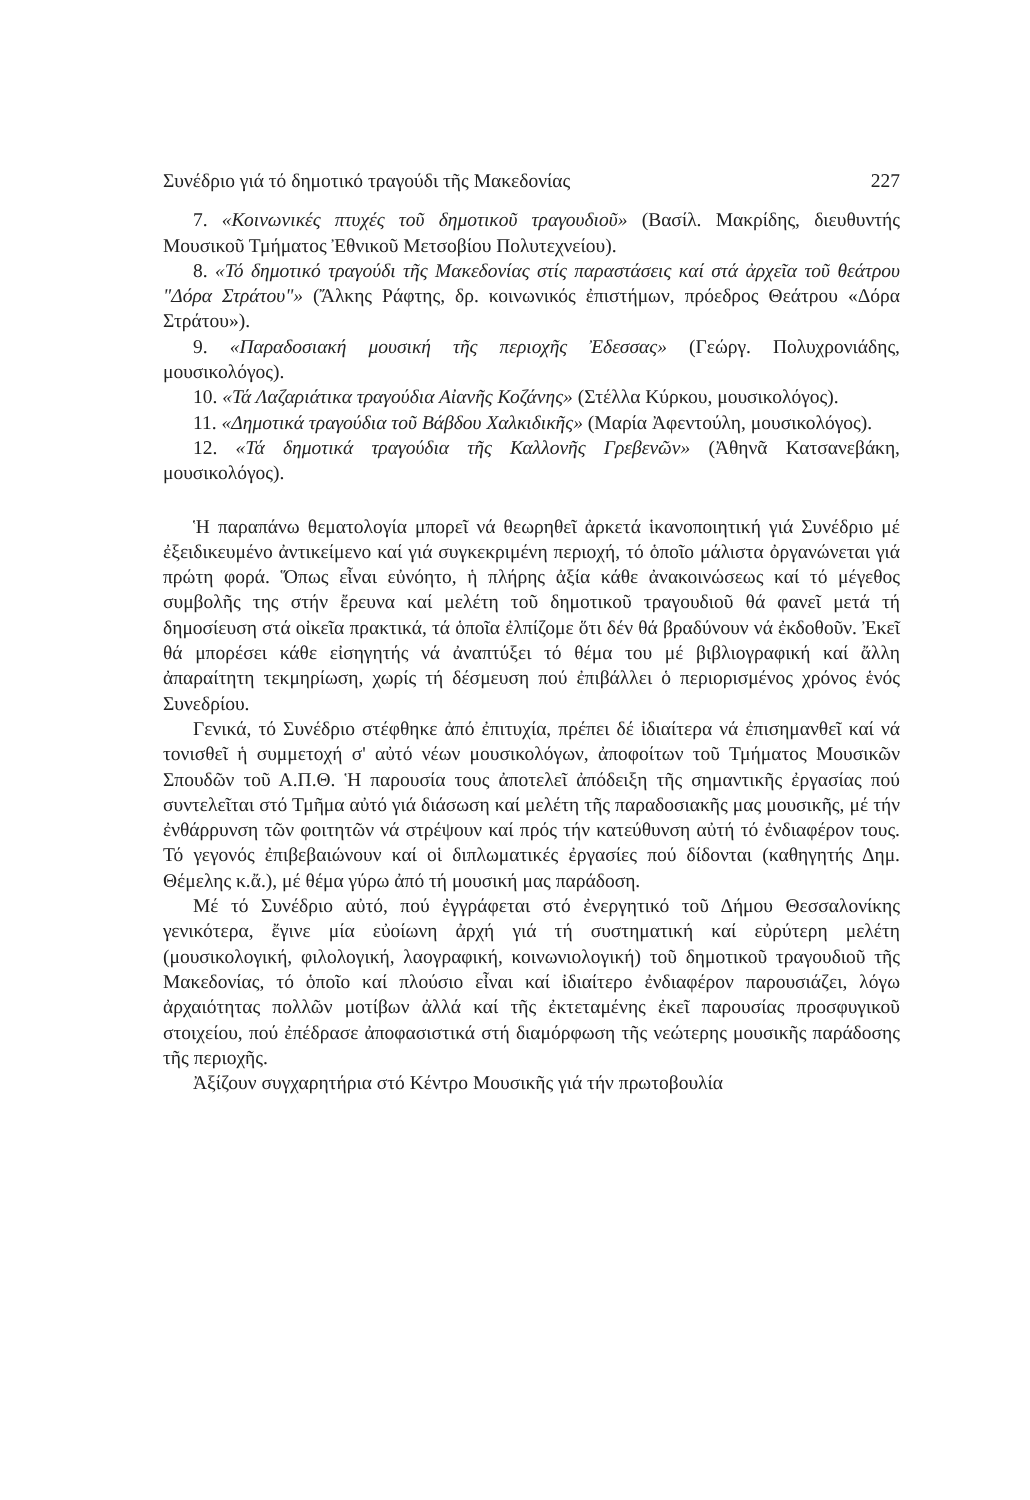Συνέδριο γιά τό δημοτικό τραγούδι τῆς Μακεδονίας 227
7. «Κοινωνικές πτυχές τοῦ δημοτικοῦ τραγουδιοῦ» (Βασίλ. Μακρίδης, διευθυντής Μουσικοῦ Τμήματος Ἐθνικοῦ Μετσοβίου Πολυτεχνείου).
8. «Τό δημοτικό τραγούδι τῆς Μακεδονίας στίς παραστάσεις καί στά ἀρχεῖα τοῦ θεάτρου "Δόρα Στράτου"» (Ἄλκης Ράφτης, δρ. κοινωνικός ἐπιστήμων, πρόεδρος Θεάτρου «Δόρα Στράτου»).
9. «Παραδοσιακή μουσική τῆς περιοχῆς Ἐδεσσας» (Γεώργ. Πολυχρονιάδης, μουσικολόγος).
10. «Τά Λαζαριάτικα τραγούδια Αἰανῆς Κοζάνης» (Στέλλα Κύρκου, μουσικολόγος).
11. «Δημοτικά τραγούδια τοῦ Βάβδου Χαλκιδικῆς» (Μαρία Ἀφεντούλη, μουσικολόγος).
12. «Τά δημοτικά τραγούδια τῆς Καλλονῆς Γρεβενῶν» (Ἀθηνᾶ Κατσανεβάκη, μουσικολόγος).
Ἡ παραπάνω θεματολογία μπορεῖ νά θεωρηθεῖ ἀρκετά ἱκανοποιητική γιά Συνέδριο μέ ἐξειδικευμένο ἀντικείμενο καί γιά συγκεκριμένη περιοχή, τό ὁποῖο μάλιστα ὀργανώνεται γιά πρώτη φορά. Ὅπως εἶναι εὐνόητο, ἡ πλήρης ἀξία κάθε ἀνακοινώσεως καί τό μέγεθος συμβολῆς της στήν ἔρευνα καί μελέτη τοῦ δημοτικοῦ τραγουδιοῦ θά φανεῖ μετά τή δημοσίευση στά οἰκεῖα πρακτικά, τά ὁποῖα ἐλπίζομε ὅτι δέν θά βραδύνουν νά ἐκδοθοῦν. Ἐκεῖ θά μπορέσει κάθε εἰσηγητής νά ἀναπτύξει τό θέμα του μέ βιβλιογραφική καί ἄλλη ἀπαραίτητη τεκμηρίωση, χωρίς τή δέσμευση πού ἐπιβάλλει ὁ περιορισμένος χρόνος ἑνός Συνεδρίου.
Γενικά, τό Συνέδριο στέφθηκε ἀπό ἐπιτυχία, πρέπει δέ ἰδιαίτερα νά ἐπισημανθεῖ καί νά τονισθεῖ ἡ συμμετοχή σ' αὐτό νέων μουσικολόγων, ἀποφοίτων τοῦ Τμήματος Μουσικῶν Σπουδῶν τοῦ Α.Π.Θ. Ἡ παρουσία τους ἀποτελεῖ ἀπόδειξη τῆς σημαντικῆς ἐργασίας πού συντελεῖται στό Τμῆμα αὐτό γιά διάσωση καί μελέτη τῆς παραδοσιακῆς μας μουσικῆς, μέ τήν ἐνθάρρυνση τῶν φοιτητῶν νά στρέψουν καί πρός τήν κατεύθυνση αὐτή τό ἐνδιαφέρον τους. Τό γεγονός ἐπιβεβαιώνουν καί οἱ διπλωματικές ἐργασίες πού δίδονται (καθηγητής Δημ. Θέμελης κ.ἄ.), μέ θέμα γύρω ἀπό τή μουσική μας παράδοση.
Μέ τό Συνέδριο αὐτό, πού ἐγγράφεται στό ἐνεργητικό τοῦ Δήμου Θεσσαλονίκης γενικότερα, ἔγινε μία εὐοίωνη ἀρχή γιά τή συστηματική καί εὐρύτερη μελέτη (μουσικολογική, φιλολογική, λαογραφική, κοινωνιολογική) τοῦ δημοτικοῦ τραγουδιοῦ τῆς Μακεδονίας, τό ὁποῖο καί πλούσιο εἶναι καί ἰδιαίτερο ἐνδιαφέρον παρουσιάζει, λόγω ἀρχαιότητας πολλῶν μοτίβων ἀλλά καί τῆς ἐκτεταμένης ἐκεῖ παρουσίας προσφυγικοῦ στοιχείου, πού ἐπέδρασε ἀποφασιστικά στή διαμόρφωση τῆς νεώτερης μουσικῆς παράδοσης τῆς περιοχῆς.
Ἀξίζουν συγχαρητήρια στό Κέντρο Μουσικῆς γιά τήν πρωτοβουλία